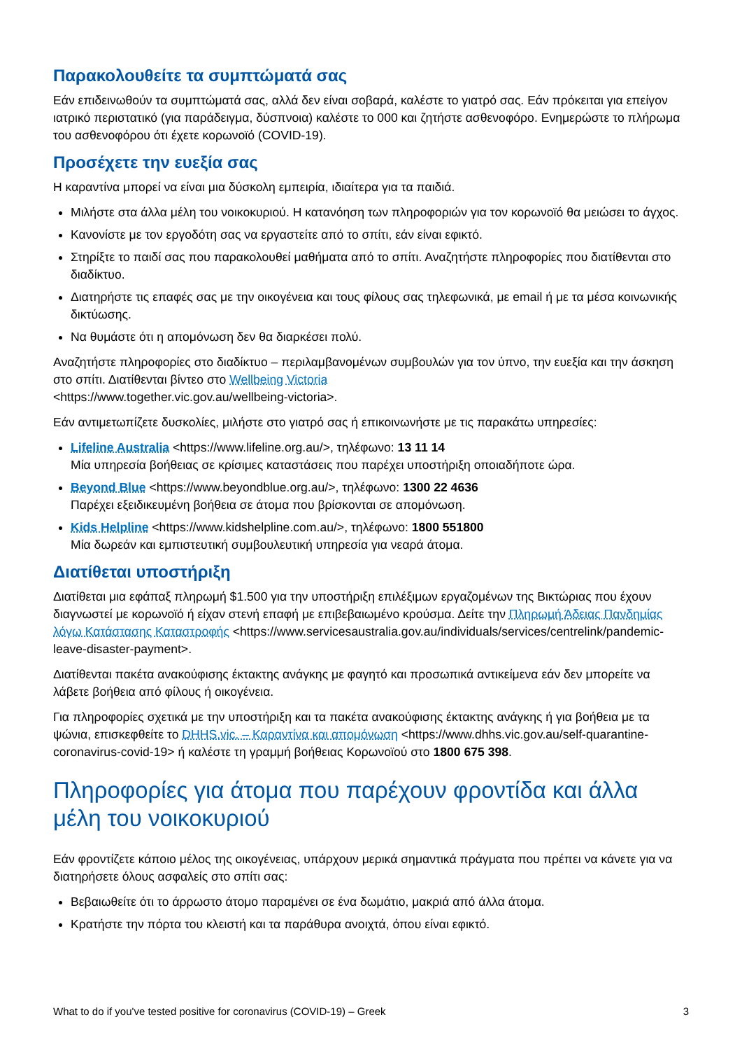Παρακολουθείτε τα συμπτώματά σας
Εάν επιδεινωθούν τα συμπτώματά σας, αλλά δεν είναι σοβαρά, καλέστε το γιατρό σας. Εάν πρόκειται για επείγον ιατρικό περιστατικό (για παράδειγμα, δύσπνοια) καλέστε το 000 και ζητήστε ασθενοφόρο. Ενημερώστε το πλήρωμα του ασθενοφόρου ότι έχετε κορωνοϊό (COVID-19).
Προσέχετε την ευεξία σας
Η καραντίνα μπορεί να είναι μια δύσκολη εμπειρία, ιδιαίτερα για τα παιδιά.
Μιλήστε στα άλλα μέλη του νοικοκυριού. Η κατανόηση των πληροφοριών για τον κορωνοϊό θα μειώσει το άγχος.
Κανονίστε με τον εργοδότη σας να εργαστείτε από το σπίτι, εάν είναι εφικτό.
Στηρίξτε το παιδί σας που παρακολουθεί μαθήματα από το σπίτι. Αναζητήστε πληροφορίες που διατίθενται στο διαδίκτυο.
Διατηρήστε τις επαφές σας με την οικογένεια και τους φίλους σας τηλεφωνικά, με email ή με τα μέσα κοινωνικής δικτύωσης.
Να θυμάστε ότι η απομόνωση δεν θα διαρκέσει πολύ.
Αναζητήστε πληροφορίες στο διαδίκτυο – περιλαμβανομένων συμβουλών για τον ύπνο, την ευεξία και την άσκηση στο σπίτι. Διατίθενται βίντεο στο Wellbeing Victoria
<https://www.together.vic.gov.au/wellbeing-victoria>.
Εάν αντιμετωπίζετε δυσκολίες, μιλήστε στο γιατρό σας ή επικοινωνήστε με τις παρακάτω υπηρεσίες:
Lifeline Australia <https://www.lifeline.org.au/>, τηλέφωνο: 13 11 14
Μία υπηρεσία βοήθειας σε κρίσιμες καταστάσεις που παρέχει υποστήριξη οποιαδήποτε ώρα.
Beyond Blue <https://www.beyondblue.org.au/>, τηλέφωνο: 1300 22 4636
Παρέχει εξειδικευμένη βοήθεια σε άτομα που βρίσκονται σε απομόνωση.
Kids Helpline <https://www.kidshelpline.com.au/>, τηλέφωνο: 1800 551800
Μία δωρεάν και εμπιστευτική συμβουλευτική υπηρεσία για νεαρά άτομα.
Διατίθεται υποστήριξη
Διατίθεται μια εφάπαξ πληρωμή $1.500 για την υποστήριξη επιλέξιμων εργαζομένων της Βικτώριας που έχουν διαγνωστεί με κορωνοϊό ή είχαν στενή επαφή με επιβεβαιωμένο κρούσμα. Δείτε την Πληρωμή Άδειας Πανδημίας λόγω Κατάστασης Καταστροφής <https://www.servicesaustralia.gov.au/individuals/services/centrelink/pandemic-leave-disaster-payment>.
Διατίθενται πακέτα ανακούφισης έκτακτης ανάγκης με φαγητό και προσωπικά αντικείμενα εάν δεν μπορείτε να λάβετε βοήθεια από φίλους ή οικογένεια.
Για πληροφορίες σχετικά με την υποστήριξη και τα πακέτα ανακούφισης έκτακτης ανάγκης ή για βοήθεια με τα ψώνια, επισκεφθείτε το DHHS.vic. – Καραντίνα και απομόνωση <https://www.dhhs.vic.gov.au/self-quarantine-coronavirus-covid-19> ή καλέστε τη γραμμή βοήθειας Κορωνοϊού στο 1800 675 398.
Πληροφορίες για άτομα που παρέχουν φροντίδα και άλλα μέλη του νοικοκυριού
Εάν φροντίζετε κάποιο μέλος της οικογένειας, υπάρχουν μερικά σημαντικά πράγματα που πρέπει να κάνετε για να διατηρήσετε όλους ασφαλείς στο σπίτι σας:
Βεβαιωθείτε ότι το άρρωστο άτομο παραμένει σε ένα δωμάτιο, μακριά από άλλα άτομα.
Κρατήστε την πόρτα του κλειστή και τα παράθυρα ανοιχτά, όπου είναι εφικτό.
What to do if you've tested positive for coronavirus (COVID-19) – Greek 3